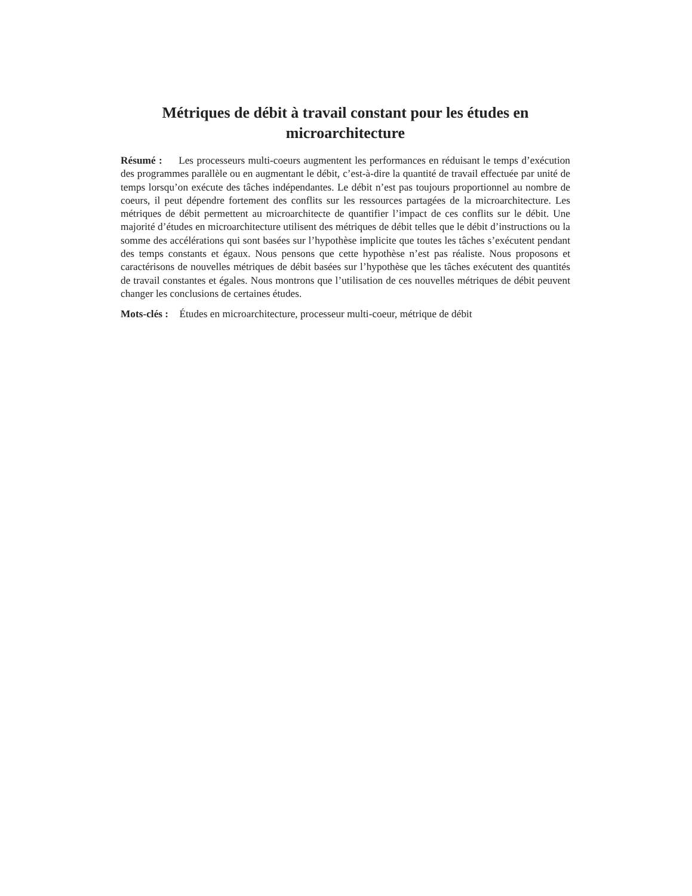Métriques de débit à travail constant pour les études en microarchitecture
Résumé : Les processeurs multi-coeurs augmentent les performances en réduisant le temps d’exécution des programmes parallèle ou en augmentant le débit, c’est-à-dire la quantité de travail effectuée par unité de temps lorsqu’on exécute des tâches indépendantes. Le débit n’est pas toujours proportionnel au nombre de coeurs, il peut dépendre fortement des conflits sur les ressources partagées de la microarchitecture. Les métriques de débit permettent au microarchitecte de quantifier l’impact de ces conflits sur le débit. Une majorité d’études en microarchitecture utilisent des métriques de débit telles que le débit d’instructions ou la somme des accélérations qui sont basées sur l’hypothèse implicite que toutes les tâches s’exécutent pendant des temps constants et égaux. Nous pensons que cette hypothèse n’est pas réaliste. Nous proposons et caractérisons de nouvelles métriques de débit basées sur l’hypothèse que les tâches exécutent des quantités de travail constantes et égales. Nous montrons que l’utilisation de ces nouvelles métriques de débit peuvent changer les conclusions de certaines études.
Mots-clés : Études en microarchitecture, processeur multi-coeur, métrique de débit